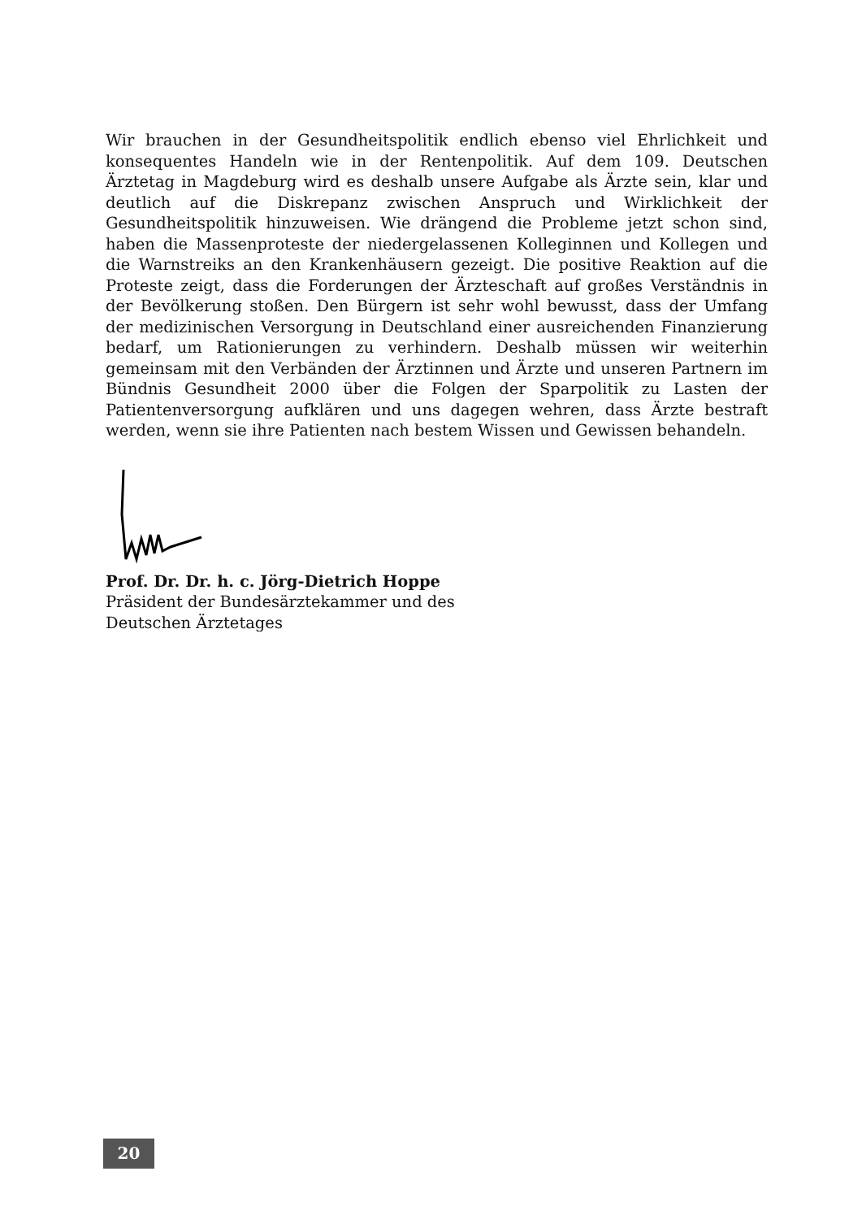Wir brauchen in der Gesundheitspolitik endlich ebenso viel Ehrlichkeit und konsequentes Handeln wie in der Rentenpolitik. Auf dem 109. Deutschen Ärztetag in Magdeburg wird es deshalb unsere Aufgabe als Ärzte sein, klar und deutlich auf die Diskrepanz zwischen Anspruch und Wirklichkeit der Gesundheitspolitik hinzuweisen. Wie drängend die Probleme jetzt schon sind, haben die Massenproteste der niedergelassenen Kolleginnen und Kollegen und die Warnstreiks an den Krankenhäusern gezeigt. Die positive Reaktion auf die Proteste zeigt, dass die Forderungen der Ärzteschaft auf großes Verständnis in der Bevölkerung stoßen. Den Bürgern ist sehr wohl bewusst, dass der Umfang der medizinischen Versorgung in Deutschland einer ausreichenden Finanzierung bedarf, um Rationierungen zu verhindern. Deshalb müssen wir weiterhin gemeinsam mit den Verbänden der Ärztinnen und Ärzte und unseren Partnern im Bündnis Gesundheit 2000 über die Folgen der Sparpolitik zu Lasten der Patientenversorgung aufklären und uns dagegen wehren, dass Ärzte bestraft werden, wenn sie ihre Patienten nach bestem Wissen und Gewissen behandeln.
Prof. Dr. Dr. h. c. Jörg-Dietrich Hoppe
Präsident der Bundesärztekammer und des
Deutschen Ärztetages
20